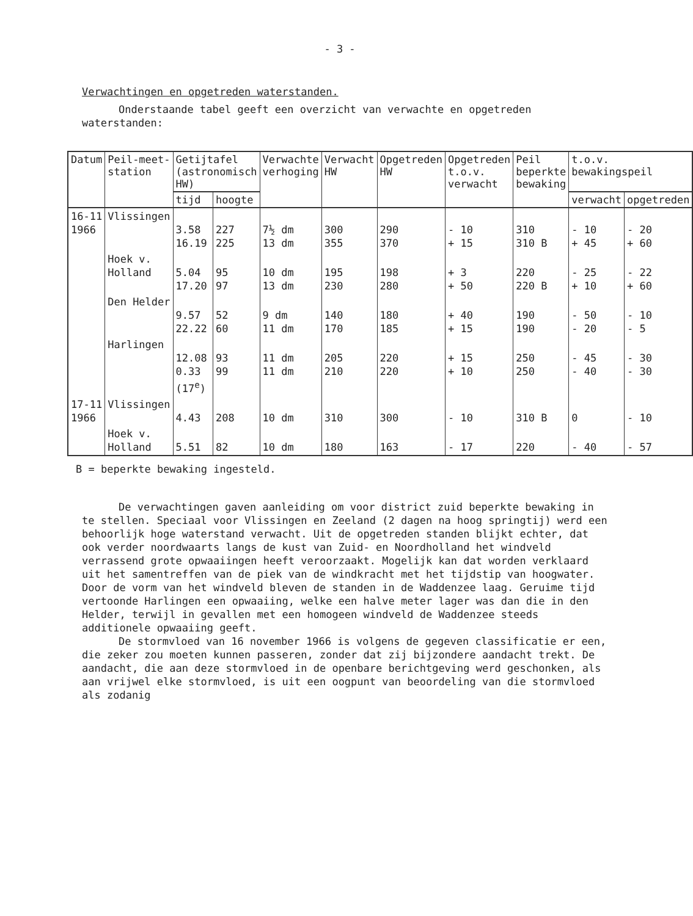- 3 -
Verwachtingen en opgetreden waterstanden.
Onderstaande tabel geeft een overzicht van verwachte en opgetreden waterstanden:
| Datum | Peil-meet-station | Getijtafel (astronomisch HW) | | Verwachte verhoging | Verwacht HW | Opgetreden HW | Opgetreden t.o.v. verwacht | Peil beperkte bewaking | t.o.v. bewakingspeil | |
| --- | --- | --- | --- | --- | --- | --- | --- | --- | --- | --- |
| | | tijd | hoogte | | | | | | verwacht | opgetreden |
| 16-11 1966 | Vlissingen | 3.58 16.19 | 227 225 | 7½ dm 13 dm | 300 355 | 290 370 | - 10 + 15 | 310 310 B | - 10 + 45 | - 20 + 60 |
| | Hoek v. Holland | 5.04 17.20 | 95 97 | 10 dm 13 dm | 195 230 | 198 280 | + 3 + 50 | 220 220 B | - 25 + 10 | - 22 + 60 |
| | Den Helder | 9.57 22.22 | 52 60 | 9 dm 11 dm | 140 170 | 180 185 | + 40 + 15 | 190 190 | - 50 - 20 | - 10 - 5 |
| | Harlingen | 12.08 0.33 (17<sup>e</sup>) | 93 99 | 11 dm 11 dm | 205 210 | 220 220 | + 15 + 10 | 250 250 | - 45 - 40 | - 30 - 30 |
| 17-11 1966 | Vlissingen | 4.43 | 208 | 10 dm | 310 | 300 | - 10 | 310 B | 0 | - 10 |
| | Hoek v. Holland | 5.51 | 82 | 10 dm | 180 | 163 | - 17 | 220 | - 40 | - 57 |
B = beperkte bewaking ingesteld.
De verwachtingen gaven aanleiding om voor district zuid beperkte bewaking in te stellen. Speciaal voor Vlissingen en Zeeland (2 dagen na hoog springtij) werd een behoorlijk hoge waterstand verwacht. Uit de opgetreden standen blijkt echter, dat ook verder noordwaarts langs de kust van Zuid- en Noordholland het windveld verrassend grote opwaaiingen heeft veroorzaakt. Mogelijk kan dat worden verklaard uit het samentreffen van de piek van de windkracht met het tijdstip van hoogwater. Door de vorm van het windveld bleven de standen in de Waddenzee laag. Geruime tijd vertoonde Harlingen een opwaaiing, welke een halve meter lager was dan die in den Helder, terwijl in gevallen met een homogeen windveld de Waddenzee steeds additionele opwaaiing geeft.
De stormvloed van 16 november 1966 is volgens de gegeven classificatie er een, die zeker zou moeten kunnen passeren, zonder dat zij bijzondere aandacht trekt. De aandacht, die aan deze stormvloed in de openbare berichtgeving werd geschonken, als aan vrijwel elke stormvloed, is uit een oogpunt van beoordeling van die stormvloed als zodanig